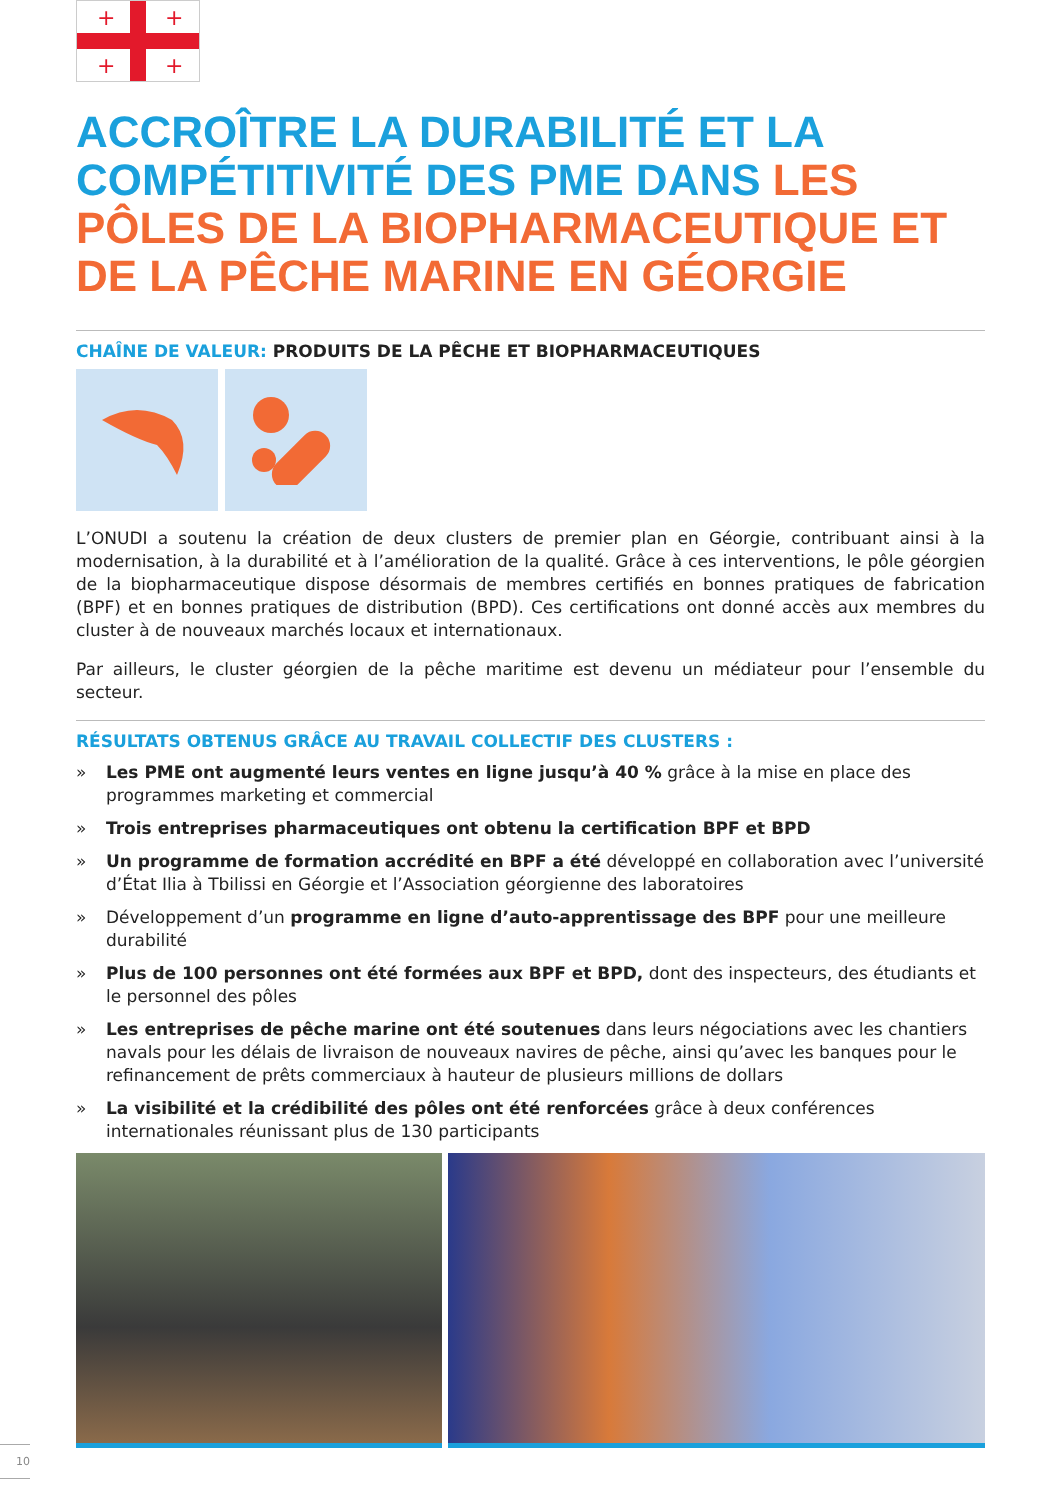+
+
+
+
ACCROÎTRE LA DURABILITÉ ET LA COMPÉTITIVITÉ DES PME DANS LES PÔLES DE LA BIOPHARMACEUTIQUE ET DE LA PÊCHE MARINE EN GÉORGIE
CHAÎNE DE VALEUR: PRODUITS DE LA PÊCHE ET BIOPHARMACEUTIQUES
L’ONUDI a soutenu la création de deux clusters de premier plan en Géorgie, contribuant ainsi à la modernisation, à la durabilité et à l’amélioration de la qualité. Grâce à ces interventions, le pôle géorgien de la biopharmaceutique dispose désormais de membres certifiés en bonnes pratiques de fabrication (BPF) et en bonnes pratiques de distribution (BPD). Ces certifications ont donné accès aux membres du cluster à de nouveaux marchés locaux et internationaux.
Par ailleurs, le cluster géorgien de la pêche maritime est devenu un médiateur pour l’ensemble du secteur.
RÉSULTATS OBTENUS GRÂCE AU TRAVAIL COLLECTIF DES CLUSTERS :
» Les PME ont augmenté leurs ventes en ligne jusqu’à 40 % grâce à la mise en place des programmes marketing et commercial
» Trois entreprises pharmaceutiques ont obtenu la certification BPF et BPD
» Un programme de formation accrédité en BPF a été développé en collaboration avec l’université d’État Ilia à Tbilissi en Géorgie et l’Association géorgienne des laboratoires
» Développement d’un programme en ligne d’auto-apprentissage des BPF pour une meilleure durabilité
» Plus de 100 personnes ont été formées aux BPF et BPD, dont des inspecteurs, des étudiants et le personnel des pôles
» Les entreprises de pêche marine ont été soutenues dans leurs négociations avec les chantiers navals pour les délais de livraison de nouveaux navires de pêche, ainsi qu’avec les banques pour le refinancement de prêts commerciaux à hauteur de plusieurs millions de dollars
» La visibilité et la crédibilité des pôles ont été renforcées grâce à deux conférences internationales réunissant plus de 130 participants
10